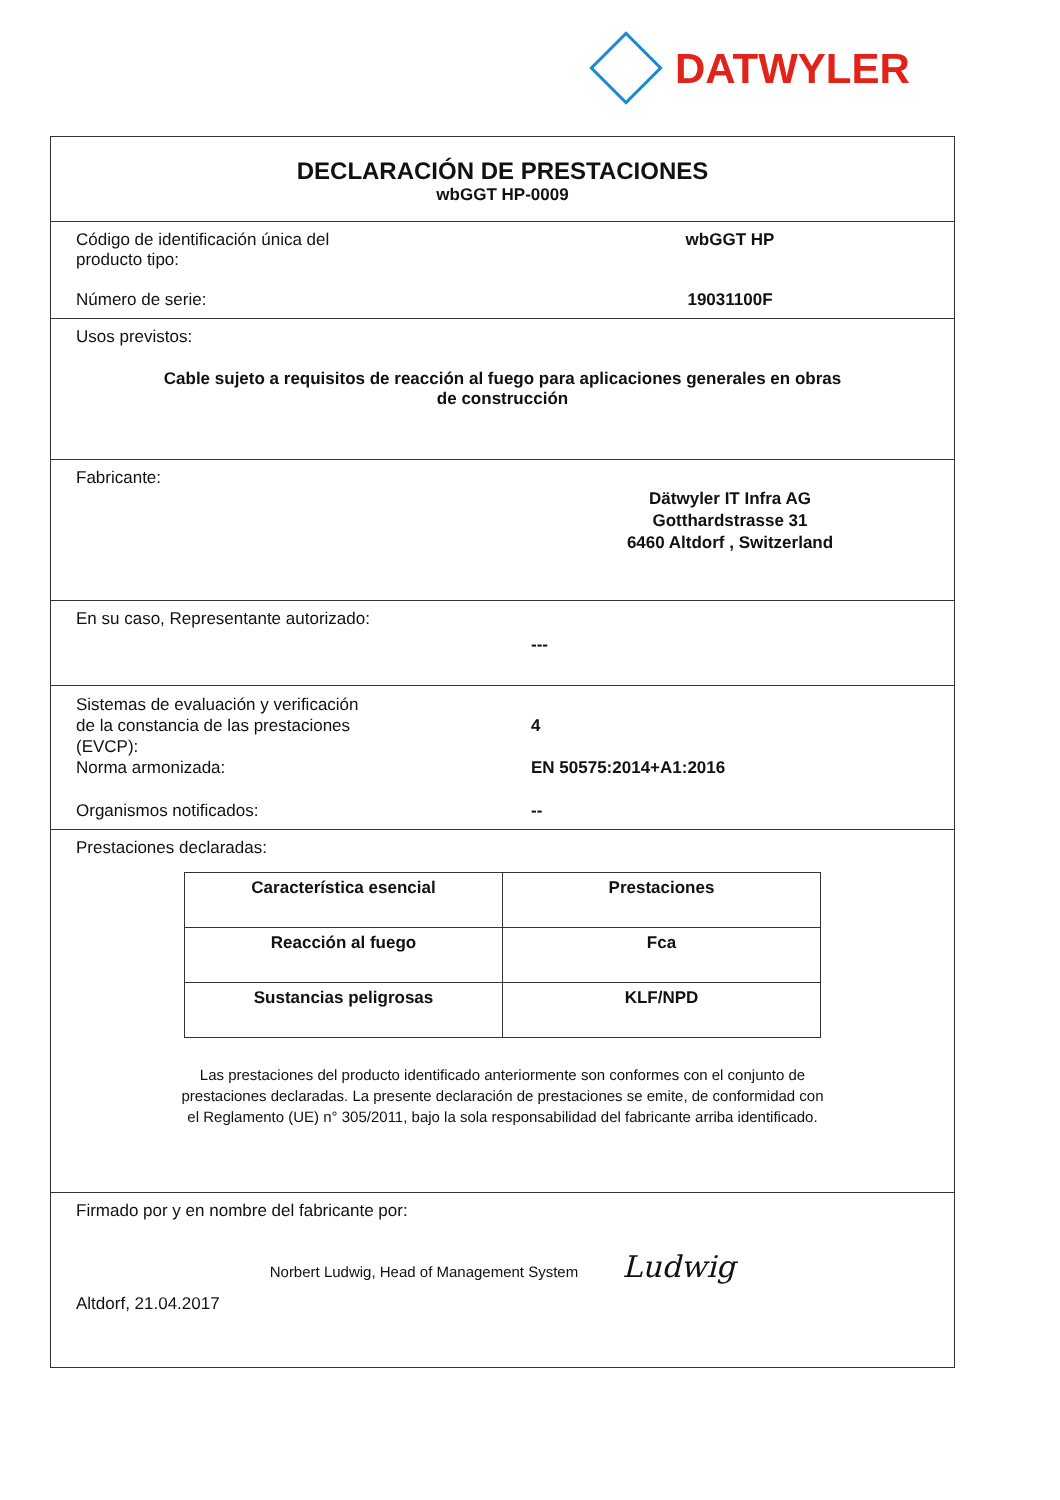DATWYLER
DECLARACIÓN DE PRESTACIONES
wbGGT HP-0009
Código de identificación única del
producto tipo:
wbGGT HP
Número de serie: 19031100F
Usos previstos:
Cable sujeto a requisitos de reacción al fuego para aplicaciones generales en obras
de construcción
Fabricante:
Dätwyler IT Infra AG
Gotthardstrasse 31
6460 Altdorf , Switzerland
En su caso, Representante autorizado:
---
Sistemas de evaluación y verificación
de la constancia de las prestaciones
(EVCP):
4
Norma armonizada: EN 50575:2014+A1:2016
Organismos notificados: --
Prestaciones declaradas:
| Característica esencial | Prestaciones |
| --- | --- |
| Reacción al fuego | Fca |
| Sustancias peligrosas | KLF/NPD |
Las prestaciones del producto identificado anteriormente son conformes con el conjunto de
prestaciones declaradas. La presente declaración de prestaciones se emite, de conformidad con
el Reglamento (UE) n° 305/2011, bajo la sola responsabilidad del fabricante arriba identificado.
Firmado por y en nombre del fabricante por:
Norbert Ludwig, Head of Management System Ludwig
Altdorf, 21.04.2017